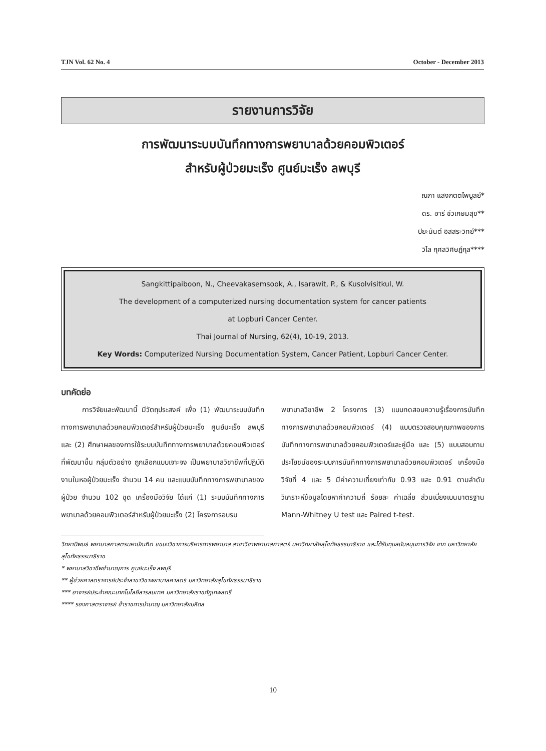TJN Vol. 62 No. 4 October - December 2013
รายงานการวิจัย
การพัฒนาระบบบันทึกทางการพยาบาลด้วยคอมพิวเตอร์
สำหรับผู้ป่วยมะเร็ง ศูนย์มะเร็ง ลพบุรี
ณิภา แสงกิตติไพบูลย์*
ดร. อารี ชีวเกษมสุข**
ปิยะนันต์ อิสสระวิทย์***
วิไล กุศลวิศิษฏ์กุล****
Sangkittipaiboon, N., Cheevakasemsook, A., Isarawit, P., & Kusolvisitkul, W.
The development of a computerized nursing documentation system for cancer patients
at Lopburi Cancer Center.
Thai Journal of Nursing, 62(4), 10-19, 2013.
Key Words: Computerized Nursing Documentation System, Cancer Patient, Lopburi Cancer Center.
บทคัดย่อ
   การวิจัยและพัฒนานี้ มีวัตถุประสงค์ เพื่อ (1) พัฒนาระบบบันทึกทางการพยาบาลด้วยคอมพิวเตอร์สำหรับผู้ป่วยมะเร็ง ศูนย์มะเร็ง ลพบุรี และ (2) ศึกษาผลของการใช้ระบบบันทึกทางการพยาบาลด้วยคอมพิวเตอร์ที่พัฒนาขึ้น กลุ่มตัวอย่าง ถูกเลือกแบบเจาะจง เป็นพยาบาลวิชาชีพที่ปฏิบัติงานในหอผู้ป่วยมะเร็ง จำนวน 14 คน และแบบบันทึกทางการพยาบาลของผู้ป่วย จำนวน 102 ชุด เครื่องมือวิจัย ได้แก่ (1) ระบบบันทึกทางการพยาบาลด้วยคอมพิวเตอร์สำหรับผู้ป่วยมะเร็ง (2) โครงการอบรม
พยาบาลวิชาชีพ 2 โครงการ (3) แบบทดสอบความรู้เรื่องการบันทึกทางการพยาบาลด้วยคอมพิวเตอร์ (4) แบบตรวจสอบคุณภาพของการบันทึกทางการพยาบาลด้วยคอมพิวเตอร์และคู่มือ และ (5) แบบสอบถามประโยชน์ของระบบการบันทึกทางการพยาบาลด้วยคอมพิวเตอร์ เครื่องมือวิจัยที่ 4 และ 5 มีค่าความเที่ยงเท่ากับ 0.93 และ 0.91 ตามลำดับ วิเคราะห์ข้อมูลโดยหาค่าความถี่ ร้อยละ ค่าเฉลี่ย ส่วนเบี่ยงเบนมาตรฐาน Mann-Whitney U test และ Paired t-test.
วิทยานิพนธ์ พยาบาลศาสตรมหาบัณฑิต แขนงวิชาการบริหารการพยาบาล สาขาวิชาพยาบาลศาสตร์ มหาวิทยาลัยสุโขทัยธรรมาธิราช และได้รับทุนสนับสนุนการวิจัย จาก มหาวิทยาลัยสุโขทัยธรรมาธิราช
* พยาบาลวิชาชีพชำนาญการ ศูนย์มะเร็ง ลพบุรี
** ผู้ช่วยศาสตราจารย์ประจำสาขาวิชาพยาบาลศาสตร์ มหาวิทยาลัยสุโขทัยธรรมาธิราช
*** อาจารย์ประจำคณะเทคโนโลยีสารสนเทศ มหาวิทยาลัยราชภัฏเทพสตรี
**** รองศาสตราจารย์ ข้าราชการบำนาญ มหาวิทยาลัยมหิดล
10